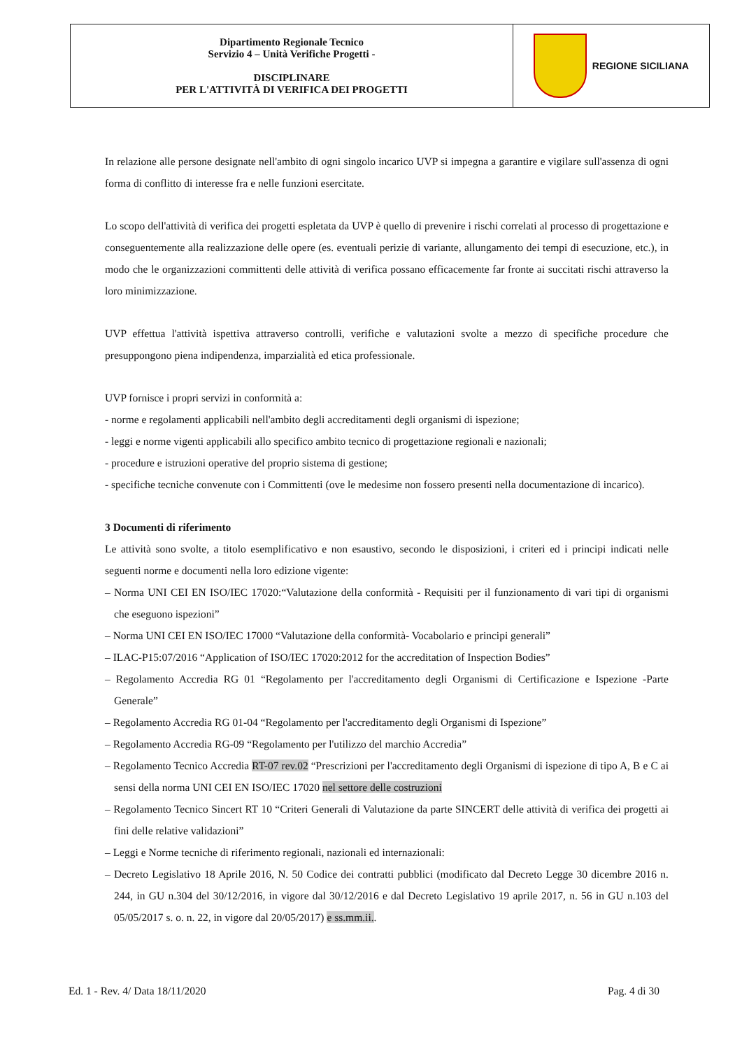| Dipartimento Regionale Tecnico Servizio 4 – Unità Verifiche Progetti - DISCIPLINARE PER L'ATTIVITÀ DI VERIFICA DEI PROGETTI | REGIONE SICILIANA |
In relazione alle persone designate nell'ambito di ogni singolo incarico UVP si impegna a garantire e vigilare sull'assenza di ogni forma di conflitto di interesse fra e nelle funzioni esercitate.
Lo scopo dell'attività di verifica dei progetti espletata da UVP è quello di prevenire i rischi correlati al processo di progettazione e conseguentemente alla realizzazione delle opere (es. eventuali perizie di variante, allungamento dei tempi di esecuzione, etc.), in modo che le organizzazioni committenti delle attività di verifica possano efficacemente far fronte ai succitati rischi attraverso la loro minimizzazione.
UVP effettua l'attività ispettiva attraverso controlli, verifiche e valutazioni svolte a mezzo di specifiche procedure che presuppongono piena indipendenza, imparzialità ed etica professionale.
UVP fornisce i propri servizi in conformità a:
- norme e regolamenti applicabili nell'ambito degli accreditamenti degli organismi di ispezione;
- leggi e norme vigenti applicabili allo specifico ambito tecnico di progettazione regionali e nazionali;
- procedure e istruzioni operative del proprio sistema di gestione;
- specifiche tecniche convenute con i Committenti (ove le medesime non fossero presenti nella documentazione di incarico).
3 Documenti di riferimento
Le attività sono svolte, a titolo esemplificativo e non esaustivo, secondo le disposizioni, i criteri ed i principi indicati nelle seguenti norme e documenti nella loro edizione vigente:
– Norma UNI CEI EN ISO/IEC 17020:“Valutazione della conformità - Requisiti per il funzionamento di vari tipi di organismi che eseguono ispezioni”
– Norma UNI CEI EN ISO/IEC 17000 “Valutazione della conformità- Vocabolario e principi generali”
– ILAC-P15:07/2016 “Application of ISO/IEC 17020:2012 for the accreditation of Inspection Bodies”
– Regolamento Accredia RG 01 “Regolamento per l'accreditamento degli Organismi di Certificazione e Ispezione -Parte Generale”
– Regolamento Accredia RG 01-04 “Regolamento per l'accreditamento degli Organismi di Ispezione”
– Regolamento Accredia RG-09 “Regolamento per l'utilizzo del marchio Accredia”
– Regolamento Tecnico Accredia RT-07 rev.02 “Prescrizioni per l'accreditamento degli Organismi di ispezione di tipo A, B e C ai sensi della norma UNI CEI EN ISO/IEC 17020 nel settore delle costruzioni
– Regolamento Tecnico Sincert RT 10 “Criteri Generali di Valutazione da parte SINCERT delle attività di verifica dei progetti ai fini delle relative validazioni”
– Leggi e Norme tecniche di riferimento regionali, nazionali ed internazionali:
– Decreto Legislativo 18 Aprile 2016, N. 50 Codice dei contratti pubblici (modificato dal Decreto Legge 30 dicembre 2016 n. 244, in GU n.304 del 30/12/2016, in vigore dal 30/12/2016 e dal Decreto Legislativo 19 aprile 2017, n. 56 in GU n.103 del 05/05/2017 s. o. n. 22, in vigore dal 20/05/2017) e ss.mm.ii..
Ed. 1 - Rev. 4/ Data 18/11/2020 Pag. 4 di 30